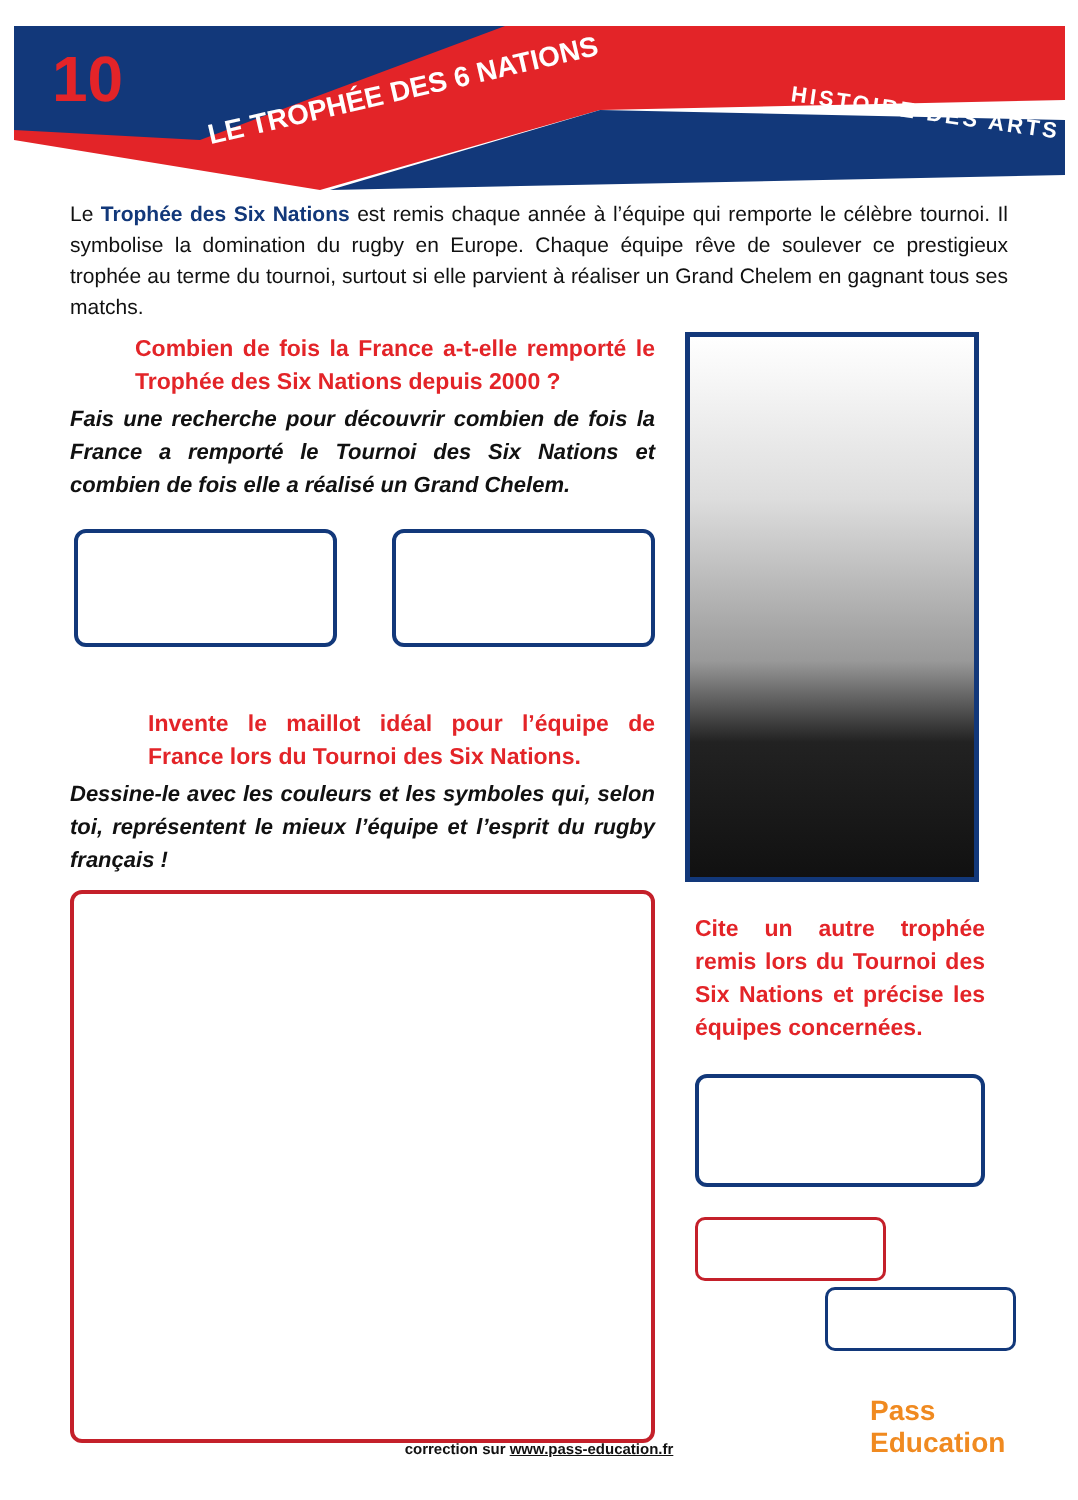10
LE TROPHÉE DES 6 NATIONS
HISTOIRE DES ARTS
Le Trophée des Six Nations est remis chaque année à l’équipe qui remporte le célèbre tournoi. Il symbolise la domination du rugby en Europe. Chaque équipe rêve de soulever ce prestigieux trophée au terme du tournoi, surtout si elle parvient à réaliser un Grand Chelem en gagnant tous ses matchs.
Combien de fois la France a-t-elle remporté le Trophée des Six Nations depuis 2000 ?
Fais une recherche pour découvrir combien de fois la France a remporté le Tournoi des Six Nations et combien de fois elle a réalisé un Grand Chelem.
Invente le maillot idéal pour l’équipe de France lors du Tournoi des Six Nations.
Dessine-le avec les couleurs et les symboles qui, selon toi, représentent le mieux l’équipe et l’esprit du rugby français !
Cite un autre trophée remis lors du Tournoi des Six Nations et précise les équipes concernées.
Pass Education
correction sur www.pass-education.fr